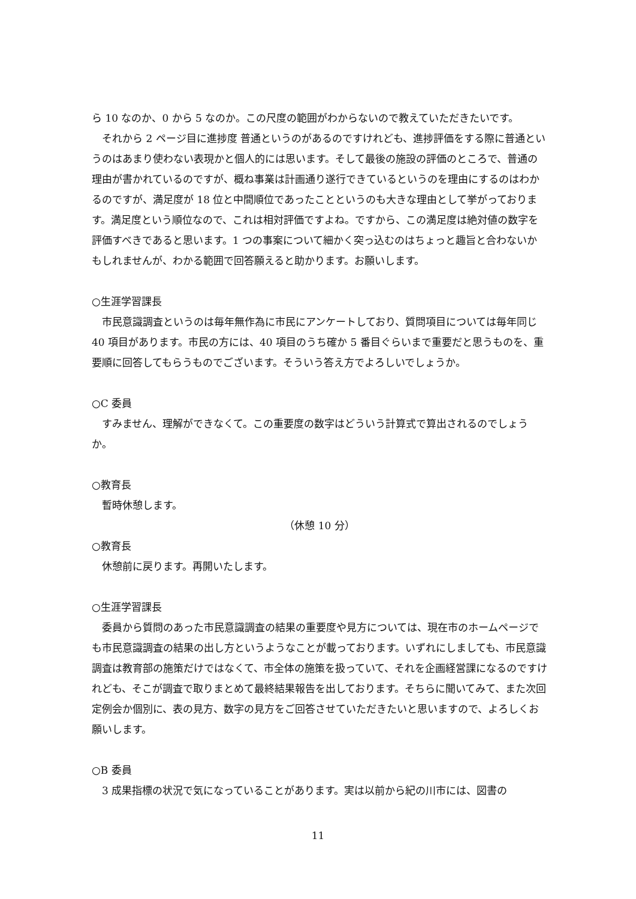ら 10 なのか、0 から 5 なのか。この尺度の範囲がわからないので教えていただきたいです。
それから 2 ページ目に進捗度 普通というのがあるのですけれども、進捗評価をする際に普通というのはあまり使わない表現かと個人的には思います。そして最後の施設の評価のところで、普通の理由が書かれているのですが、概ね事業は計画通り遂行できているというのを理由にするのはわかるのですが、満足度が 18 位と中間順位であったことというのも大きな理由として挙がっております。満足度という順位なので、これは相対評価ですよね。ですから、この満足度は絶対値の数字を評価すべきであると思います。1 つの事案について細かく突っ込むのはちょっと趣旨と合わないかもしれませんが、わかる範囲で回答願えると助かります。お願いします。
○生涯学習課長
市民意識調査というのは毎年無作為に市民にアンケートしており、質問項目については毎年同じ 40 項目があります。市民の方には、40 項目のうち確か 5 番目ぐらいまで重要だと思うものを、重要順に回答してもらうものでございます。そういう答え方でよろしいでしょうか。
○C 委員
すみません、理解ができなくて。この重要度の数字はどういう計算式で算出されるのでしょうか。
○教育長
暫時休憩します。
（休憩 10 分）
○教育長
休憩前に戻ります。再開いたします。
○生涯学習課長
委員から質問のあった市民意識調査の結果の重要度や見方については、現在市のホームページでも市民意識調査の結果の出し方というようなことが載っております。いずれにしましても、市民意識調査は教育部の施策だけではなくて、市全体の施策を扱っていて、それを企画経営課になるのですけれども、そこが調査で取りまとめて最終結果報告を出しております。そちらに聞いてみて、また次回定例会か個別に、表の見方、数字の見方をご回答させていただきたいと思いますので、よろしくお願いします。
○B 委員
3 成果指標の状況で気になっていることがあります。実は以前から紀の川市には、図書の
11